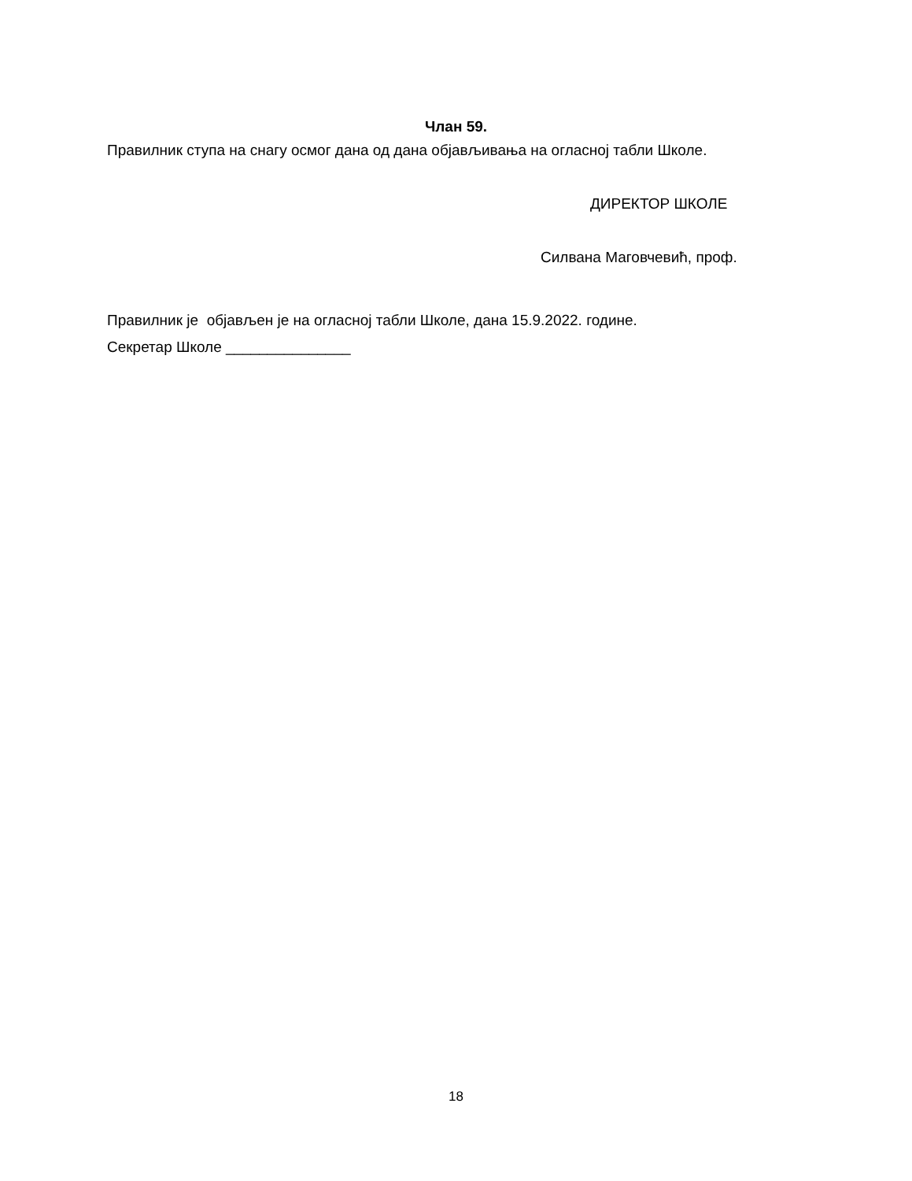Члан 59.
Правилник ступа на снагу осмог дана од дана објављивања на огласној табли Школе.
ДИРЕКТОР ШКОЛЕ
Силвана Маговчевић, проф.
Правилник је објављен је на огласној табли Школе, дана 15.9.2022. године.
Секретар Школе _______________
18